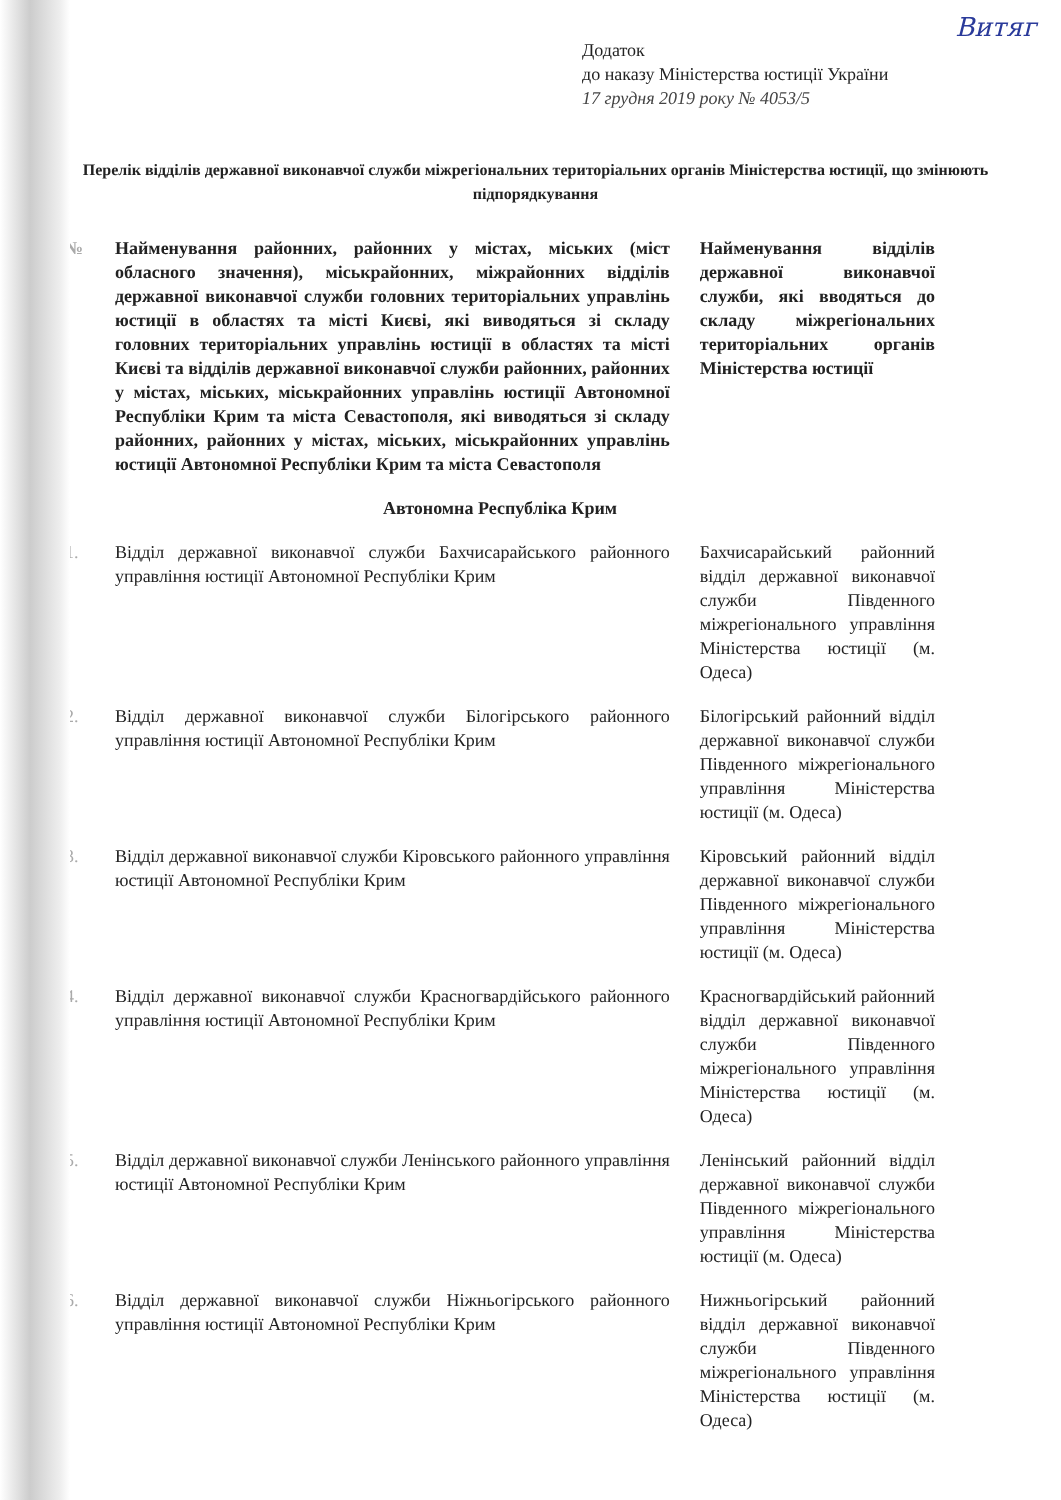Витяг
Додаток
до наказу Міністерства юстиції України
17 грудня 2019 року № 4053/5
Перелік відділів державної виконавчої служби міжрегіональних територіальних органів Міністерства юстиції, що змінюють підпорядкування
| № | Найменування районних, районних у містах, міських (міст обласного значення), міськрайонних, міжрайонних відділів державної виконавчої служби головних територіальних управлінь юстиції в областях та місті Києві, які виводяться зі складу головних територіальних управлінь юстиції в областях та місті Києві та відділів державної виконавчої служби районних, районних у містах, міських, міськрайонних управлінь юстиції Автономної Республіки Крим та міста Севастополя, які виводяться зі складу районних, районних у містах, міських, міськрайонних управлінь юстиції Автономної Республіки Крим та міста Севастополя | Найменування відділів державної виконавчої служби, які вводяться до складу міжрегіональних територіальних органів Міністерства юстиції |
| --- | --- | --- |
| Автономна Республіка Крим | | |
| 1. | Відділ державної виконавчої служби Бахчисарайського районного управління юстиції Автономної Республіки Крим | Бахчисарайський районний відділ державної виконавчої служби Південного міжрегіонального управління Міністерства юстиції (м. Одеса) |
| 2. | Відділ державної виконавчої служби Білогірського районного управління юстиції Автономної Республіки Крим | Білогірський районний відділ державної виконавчої служби Південного міжрегіонального управління Міністерства юстиції (м. Одеса) |
| 3. | Відділ державної виконавчої служби Кіровського районного управління юстиції Автономної Республіки Крим | Кіровський районний відділ державної виконавчої служби Південного міжрегіонального управління Міністерства юстиції (м. Одеса) |
| 4. | Відділ державної виконавчої служби Красногвардійського районного управління юстиції Автономної Республіки Крим | Красногвардійський районний відділ державної виконавчої служби Південного міжрегіонального управління Міністерства юстиції (м. Одеса) |
| 5. | Відділ державної виконавчої служби Ленінського районного управління юстиції Автономної Республіки Крим | Ленінський районний відділ державної виконавчої служби Південного міжрегіонального управління Міністерства юстиції (м. Одеса) |
| 6. | Відділ державної виконавчої служби Ніжньогірського районного управління юстиції Автономної Республіки Крим | Нижньогірський районний відділ державної виконавчої служби Південного міжрегіонального управління Міністерства юстиції (м. Одеса) |